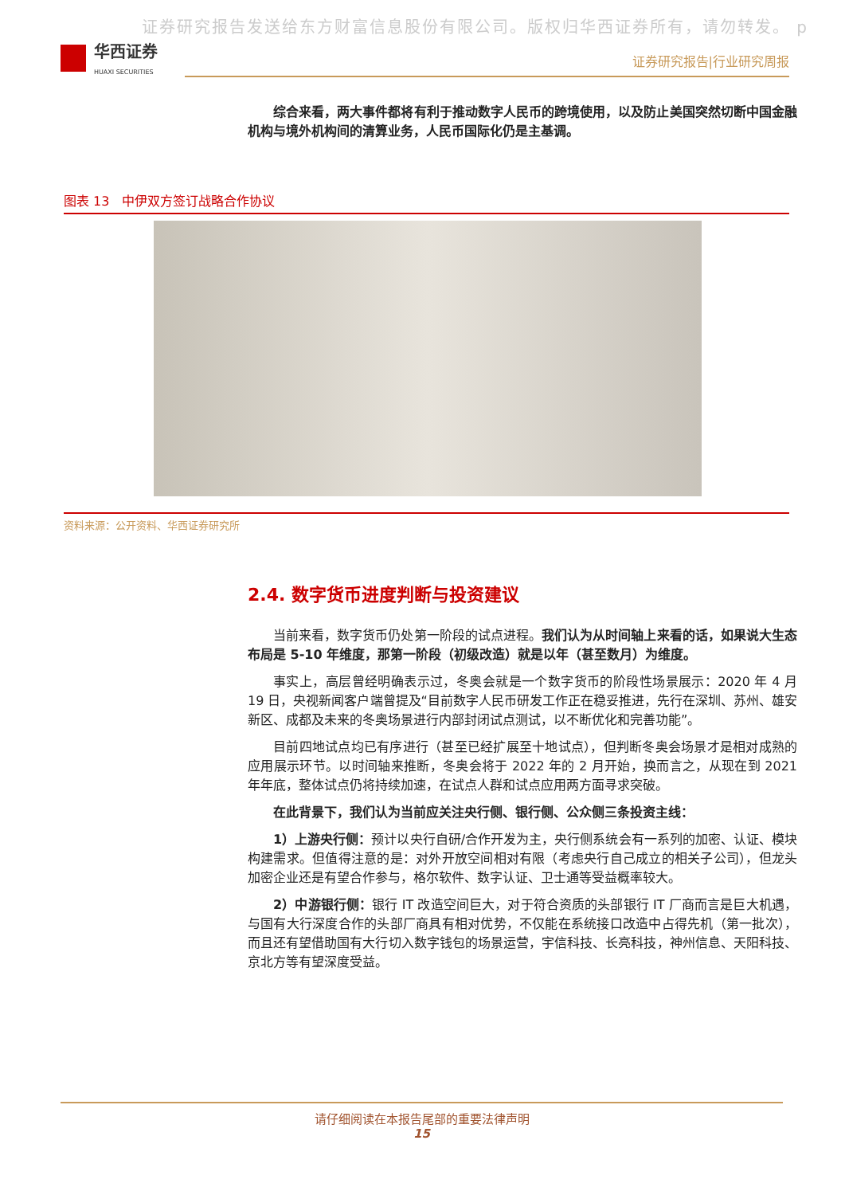证券研究报告发送给东方财富信息股份有限公司。版权归华西证券所有，请勿转发。 p
华西证券
HUAXI SECURITIES
证券研究报告|行业研究周报
综合来看，两大事件都将有利于推动数字人民币的跨境使用，以及防止美国突然切断中国金融机构与境外机构间的清算业务，人民币国际化仍是主基调。
图表 13　中伊双方签订战略合作协议
资料来源：公开资料、华西证券研究所
2.4. 数字货币进度判断与投资建议
当前来看，数字货币仍处第一阶段的试点进程。我们认为从时间轴上来看的话，如果说大生态布局是 5-10 年维度，那第一阶段（初级改造）就是以年（甚至数月）为维度。
事实上，高层曾经明确表示过，冬奥会就是一个数字货币的阶段性场景展示：2020 年 4 月 19 日，央视新闻客户端曾提及“目前数字人民币研发工作正在稳妥推进，先行在深圳、苏州、雄安新区、成都及未来的冬奥场景进行内部封闭试点测试，以不断优化和完善功能”。
目前四地试点均已有序进行（甚至已经扩展至十地试点），但判断冬奥会场景才是相对成熟的应用展示环节。以时间轴来推断，冬奥会将于 2022 年的 2 月开始，换而言之，从现在到 2021 年年底，整体试点仍将持续加速，在试点人群和试点应用两方面寻求突破。
在此背景下，我们认为当前应关注央行侧、银行侧、公众侧三条投资主线：
1）上游央行侧：预计以央行自研/合作开发为主，央行侧系统会有一系列的加密、认证、模块构建需求。但值得注意的是：对外开放空间相对有限（考虑央行自己成立的相关子公司），但龙头加密企业还是有望合作参与，格尔软件、数字认证、卫士通等受益概率较大。
2）中游银行侧：银行 IT 改造空间巨大，对于符合资质的头部银行 IT 厂商而言是巨大机遇，与国有大行深度合作的头部厂商具有相对优势，不仅能在系统接口改造中占得先机（第一批次），而且还有望借助国有大行切入数字钱包的场景运营，宇信科技、长亮科技，神州信息、天阳科技、京北方等有望深度受益。
请仔细阅读在本报告尾部的重要法律声明
15